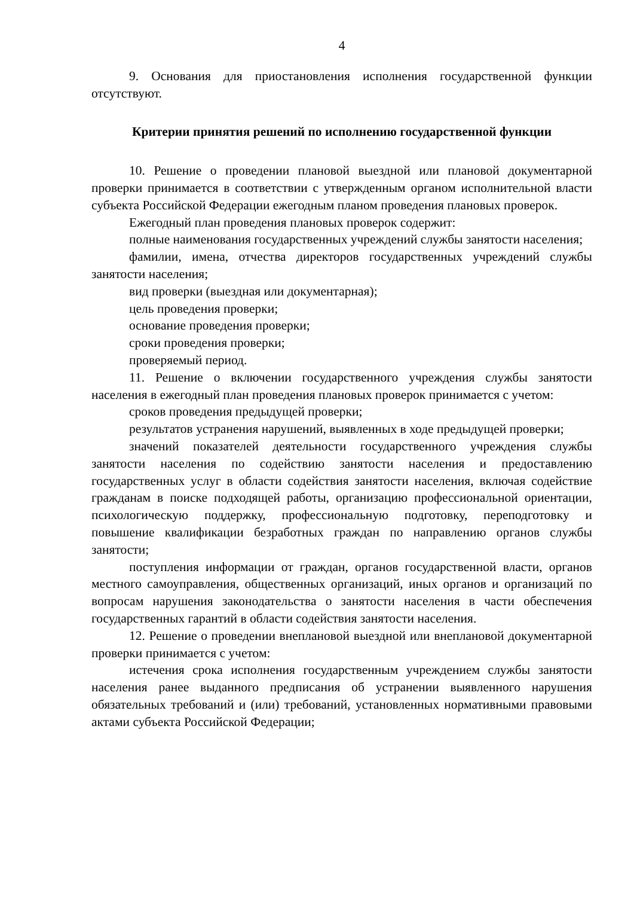4
9. Основания для приостановления исполнения государственной функции отсутствуют.
Критерии принятия решений по исполнению государственной функции
10. Решение о проведении плановой выездной или плановой документарной проверки принимается в соответствии с утвержденным органом исполнительной власти субъекта Российской Федерации ежегодным планом проведения плановых проверок.
Ежегодный план проведения плановых проверок содержит:
полные наименования государственных учреждений службы занятости населения;
фамилии, имена, отчества директоров государственных учреждений службы занятости населения;
вид проверки (выездная или документарная);
цель проведения проверки;
основание проведения проверки;
сроки проведения проверки;
проверяемый период.
11. Решение о включении государственного учреждения службы занятости населения в ежегодный план проведения плановых проверок принимается с учетом:
сроков проведения предыдущей проверки;
результатов устранения нарушений, выявленных в ходе предыдущей проверки;
значений показателей деятельности государственного учреждения службы занятости населения по содействию занятости населения и предоставлению государственных услуг в области содействия занятости населения, включая содействие гражданам в поиске подходящей работы, организацию профессиональной ориентации, психологическую поддержку, профессиональную подготовку, переподготовку и повышение квалификации безработных граждан по направлению органов службы занятости;
поступления информации от граждан, органов государственной власти, органов местного самоуправления, общественных организаций, иных органов и организаций по вопросам нарушения законодательства о занятости населения в части обеспечения государственных гарантий в области содействия занятости населения.
12. Решение о проведении внеплановой выездной или внеплановой документарной проверки принимается с учетом:
истечения срока исполнения государственным учреждением службы занятости населения ранее выданного предписания об устранении выявленного нарушения обязательных требований и (или) требований, установленных нормативными правовыми актами субъекта Российской Федерации;